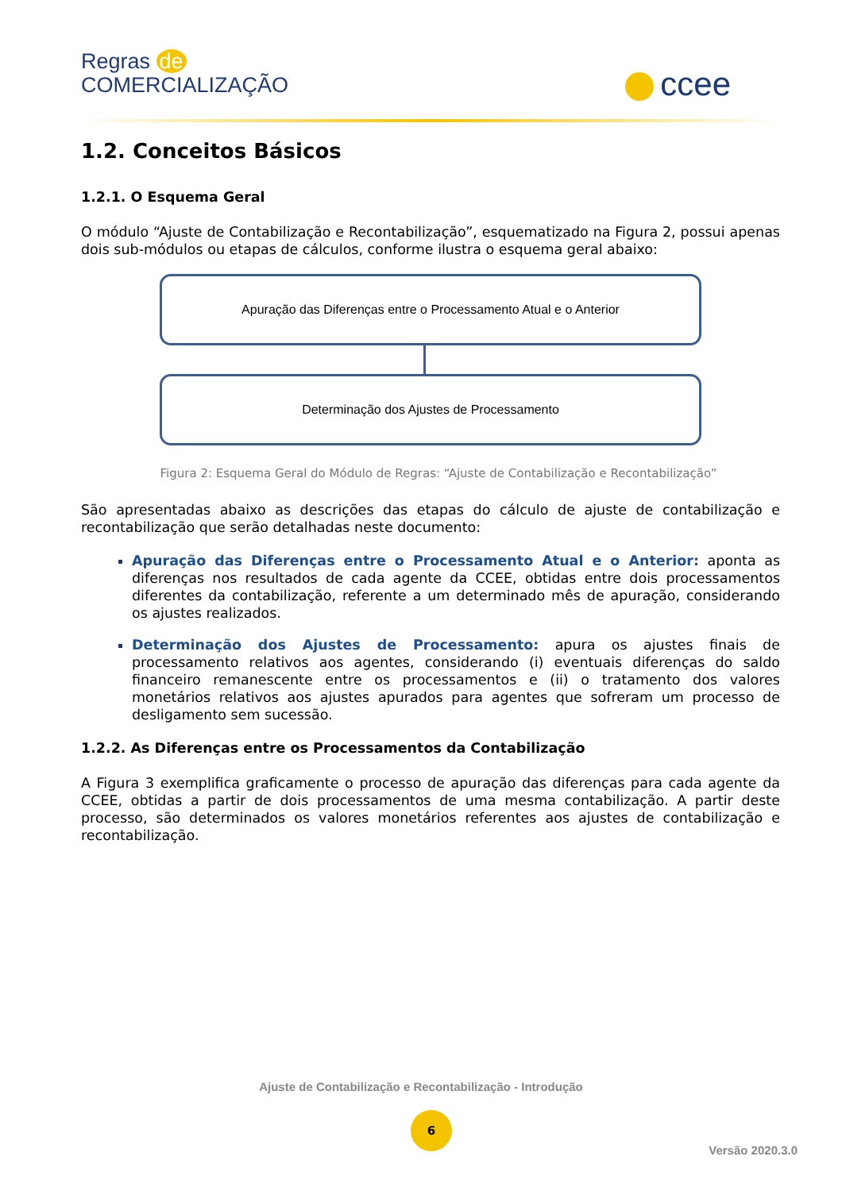Regras de
COMERCIALIZAÇÃO
ccee
1.2. Conceitos Básicos
1.2.1. O Esquema Geral
O módulo “Ajuste de Contabilização e Recontabilização”, esquematizado na Figura 2, possui apenas dois sub-módulos ou etapas de cálculos, conforme ilustra o esquema geral abaixo:
Apuração das Diferenças entre o Processamento Atual e o Anterior
Determinação dos Ajustes de Processamento
Figura 2: Esquema Geral do Módulo de Regras: “Ajuste de Contabilização e Recontabilização”
São apresentadas abaixo as descrições das etapas do cálculo de ajuste de contabilização e recontabilização que serão detalhadas neste documento:
Apuração das Diferenças entre o Processamento Atual e o Anterior: aponta as diferenças nos resultados de cada agente da CCEE, obtidas entre dois processamentos diferentes da contabilização, referente a um determinado mês de apuração, considerando os ajustes realizados.
Determinação dos Ajustes de Processamento: apura os ajustes finais de processamento relativos aos agentes, considerando (i) eventuais diferenças do saldo financeiro remanescente entre os processamentos e (ii) o tratamento dos valores monetários relativos aos ajustes apurados para agentes que sofreram um processo de desligamento sem sucessão.
1.2.2. As Diferenças entre os Processamentos da Contabilização
A Figura 3 exemplifica graficamente o processo de apuração das diferenças para cada agente da CCEE, obtidas a partir de dois processamentos de uma mesma contabilização. A partir deste processo, são determinados os valores monetários referentes aos ajustes de contabilização e recontabilização.
Ajuste de Contabilização e Recontabilização - Introdução
6
Versão 2020.3.0